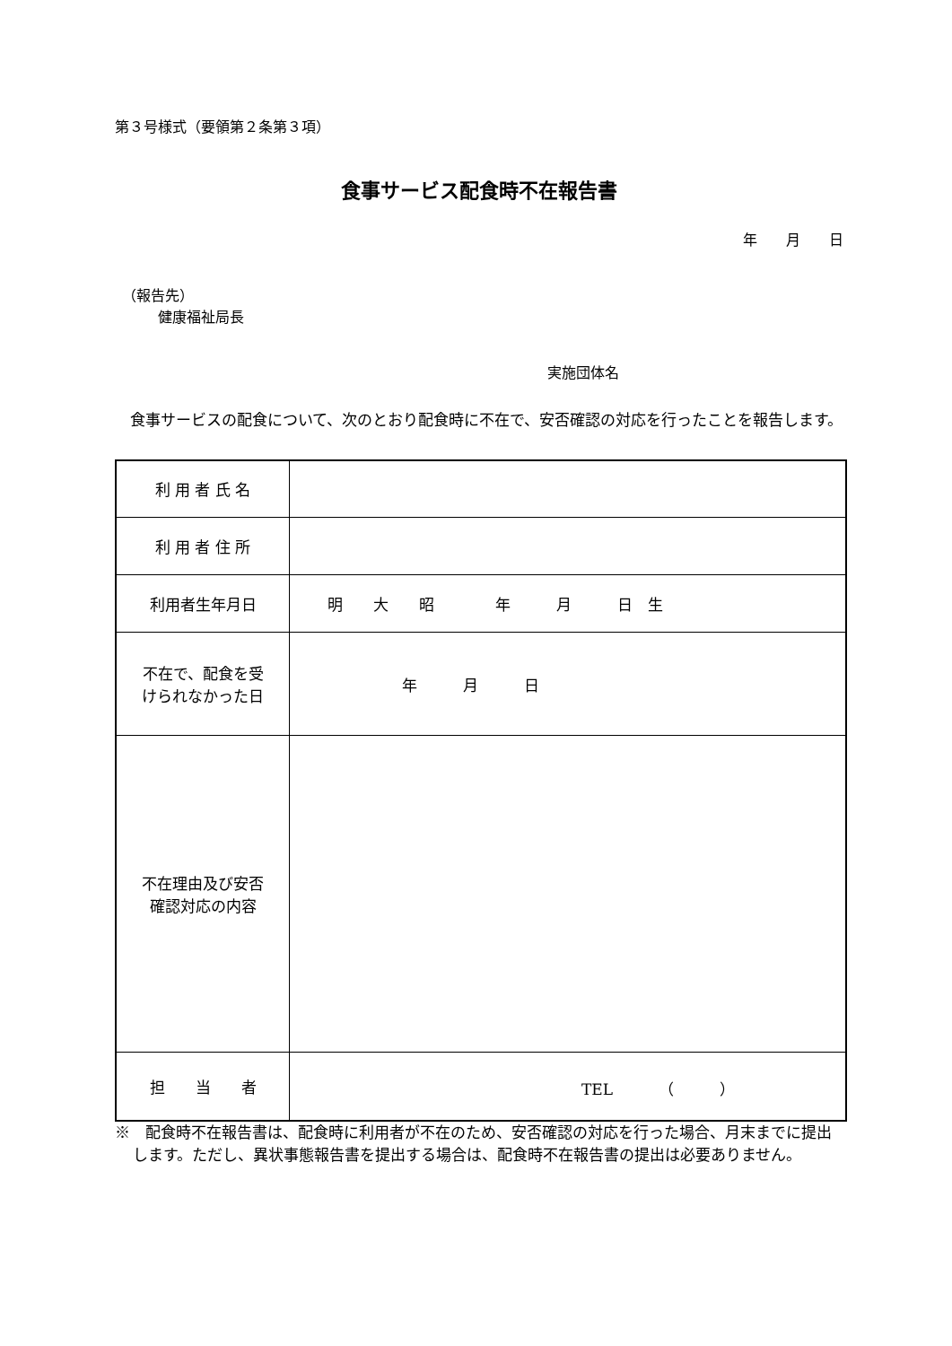第３号様式（要領第２条第３項）
食事サービス配食時不在報告書
年　　月　　日
　（報告先）
　　　健康福祉局長
実施団体名
　食事サービスの配食について、次のとおり配食時に不在で、安否確認の対応を行ったことを報告します。
| 利 用 者 氏 名 | |
| 利 用 者 住 所 | |
| 利用者生年月日 | 明 大 昭 年 月 日 生 |
| 不在で、配食を受 けられなかった日 | 年 月 日 |
| 不在理由及び安否 確認対応の内容 | |
| 担 当 者 | TEL （ ） |
※　配食時不在報告書は、配食時に利用者が不在のため、安否確認の対応を行った場合、月末までに提出します。ただし、異状事態報告書を提出する場合は、配食時不在報告書の提出は必要ありません。